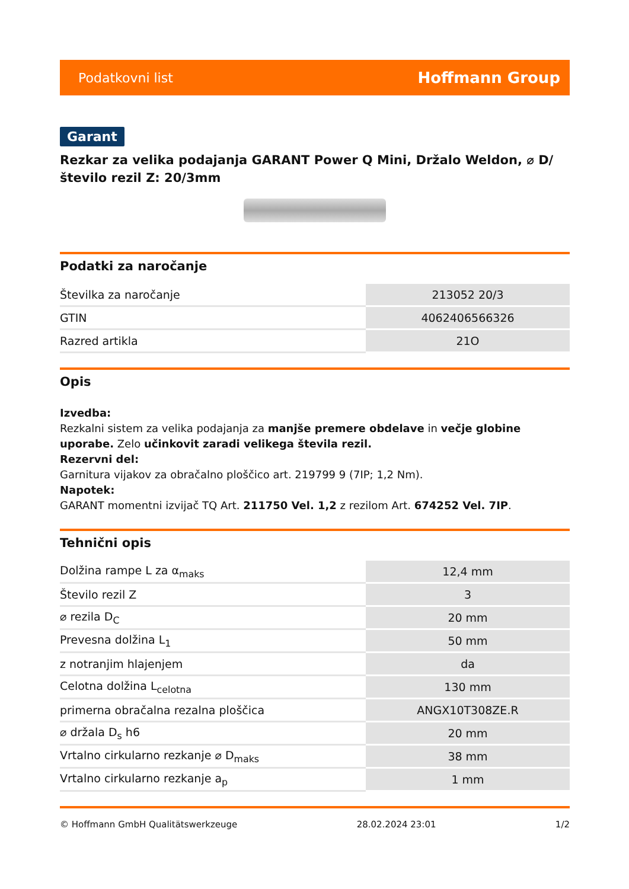Podatkovni list Hoffmann Group
Garant
Rezkar za velika podajanja GARANT Power Q Mini, Držalo Weldon, ⌀ D/število rezil Z: 20/3mm
Podatki za naročanje
| Številka za naročanje | 213052 20/3 |
| GTIN | 4062406566326 |
| Razred artikla | 21O |
Opis
Izvedba:
Rezkalni sistem za velika podajanja za manjše premere obdelave in večje globine uporabe. Zelo učinkovit zaradi velikega števila rezil.
Rezervni del:
Garnitura vijakov za obračalno ploščico art. 219799 9 (7IP; 1,2 Nm).
Napotek:
GARANT momentni izvijač TQ Art. 211750 Vel. 1,2 z rezilom Art. 674252 Vel. 7IP.
Tehnični opis
| Dolžina rampe L za α<sub>maks</sub> | 12,4 mm |
| Število rezil Z | 3 |
| ⌀ rezila D<sub>C</sub> | 20 mm |
| Prevesna dolžina L<sub>1</sub> | 50 mm |
| z notranjim hlajenjem | da |
| Celotna dolžina L<sub>celotna</sub> | 130 mm |
| primerna obračalna rezalna ploščica | ANGX10T308ZE.R |
| ⌀ držala D<sub>s</sub> h6 | 20 mm |
| Vrtalno cirkularno rezkanje ⌀ D<sub>maks</sub> | 38 mm |
| Vrtalno cirkularno rezkanje a<sub>p</sub> | 1 mm |
© Hoffmann GmbH Qualitätswerkzeuge 28.02.2024 23:01 1/2